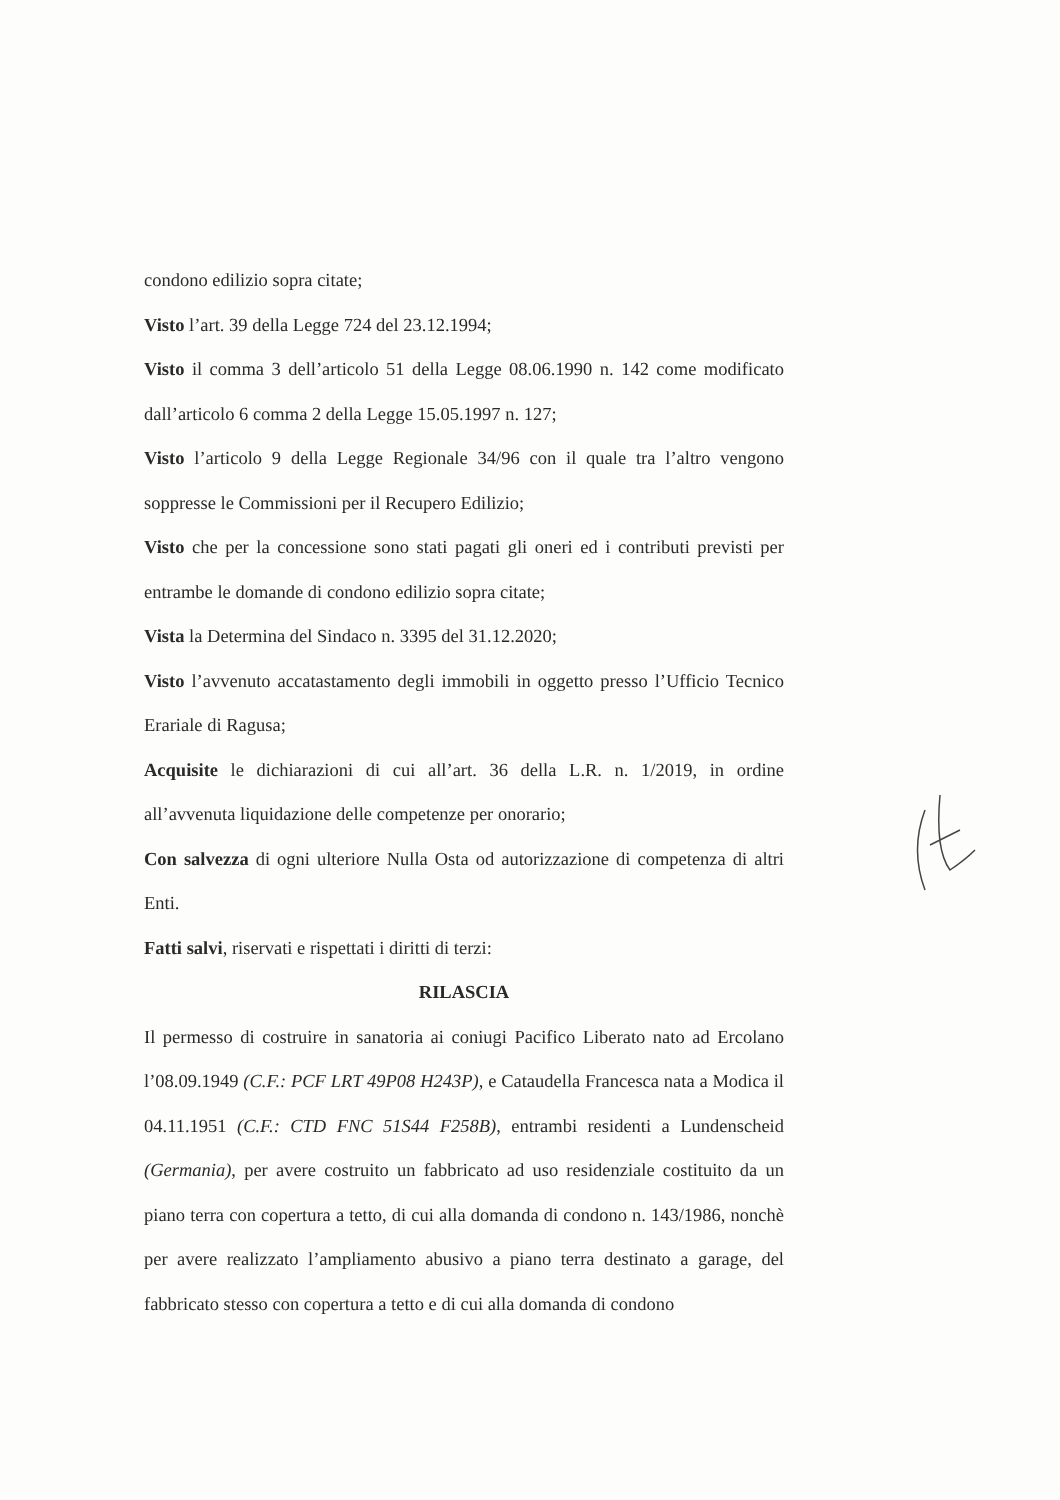condono edilizio sopra citate;
Visto l’art. 39 della Legge 724 del 23.12.1994;
Visto il comma 3 dell’articolo 51 della Legge 08.06.1990 n. 142 come modificato dall’articolo 6 comma 2 della Legge 15.05.1997 n. 127;
Visto l’articolo 9 della Legge Regionale 34/96 con il quale tra l’altro vengono soppresse le Commissioni per il Recupero Edilizio;
Visto che per la concessione sono stati pagati gli oneri ed i contributi previsti per entrambe le domande di condono edilizio sopra citate;
Vista la Determina del Sindaco n. 3395 del 31.12.2020;
Visto l’avvenuto accatastamento degli immobili in oggetto presso l’Ufficio Tecnico Erariale di Ragusa;
Acquisite le dichiarazioni di cui all’art. 36 della L.R. n. 1/2019, in ordine all’avvenuta liquidazione delle competenze per onorario;
Con salvezza di ogni ulteriore Nulla Osta od autorizzazione di competenza di altri Enti.
Fatti salvi, riservati e rispettati i diritti di terzi:
RILASCIA
Il permesso di costruire in sanatoria ai coniugi Pacifico Liberato nato ad Ercolano l’08.09.1949 (C.F.: PCF LRT 49P08 H243P), e Cataudella Francesca nata a Modica il 04.11.1951 (C.F.: CTD FNC 51S44 F258B), entrambi residenti a Lundenscheid (Germania), per avere costruito un fabbricato ad uso residenziale costituito da un piano terra con copertura a tetto, di cui alla domanda di condono n. 143/1986, nonchè per avere realizzato l’ampliamento abusivo a piano terra destinato a garage, del fabbricato stesso con copertura a tetto e di cui alla domanda di condono